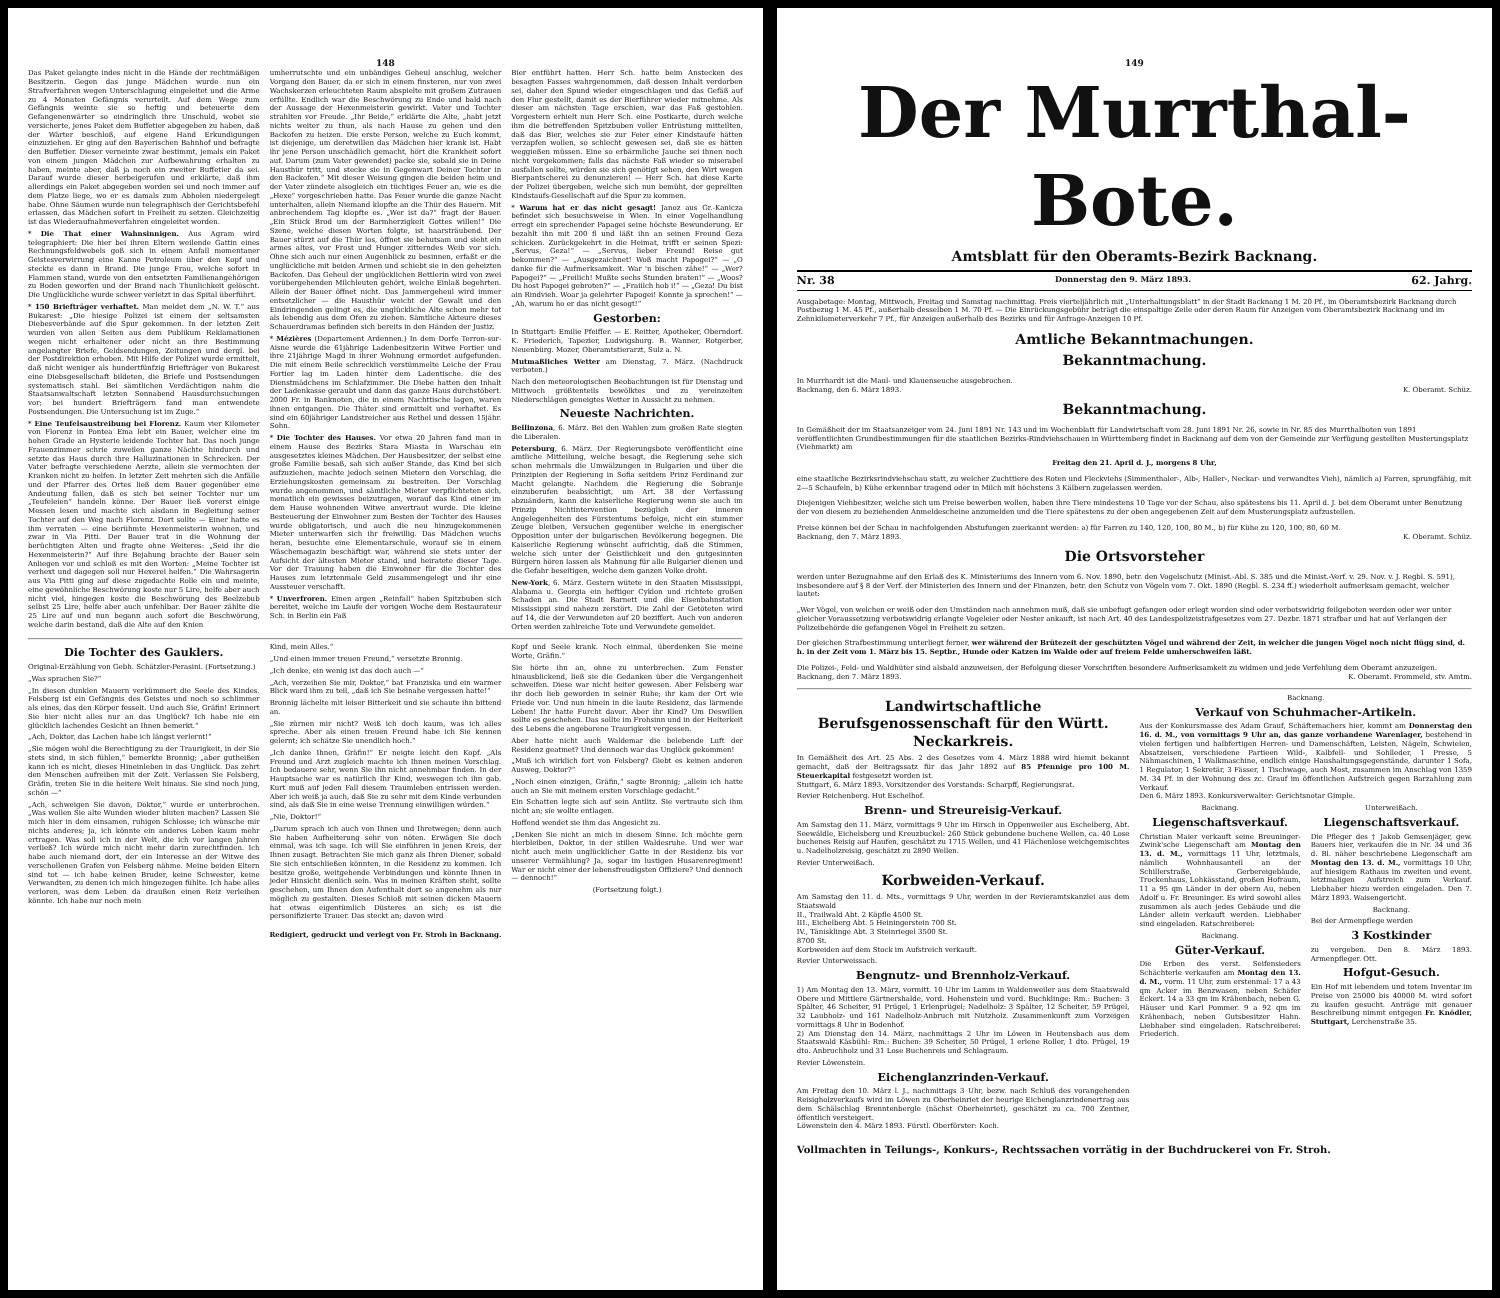148
Das Paket gelangte indes nicht in die Hände der rechtmäßigen Besitzerin. Gegen das junge Mädchen wurde nun ein Strafverfahren wegen Unterschlagung eingeleitet und die Arme zu 4 Monaten Gefängnis verurteilt. Auf dem Wege zum Gefängnis weinte sie so heftig und beteuerte dem Gefangenenwärter so eindringlich ihre Unschuld, wobei sie versicherte, jenes Paket dem Buffetier abgegeben zu haben, daß der Wärter beschloß, auf eigene Hand Erkundigungen einzuziehen. Er ging auf den Bayerischen Bahnhof und befragte den Buffetier. Dieser verneinte zwar bestimmt, jemals ein Paket von einem jungen Mädchen zur Aufbewahrung erhalten zu haben, meinte aber, daß ja noch ein zweiter Buffetier da sei. Darauf wurde dieser herbeigerufen und erklärte, daß ihm allerdings ein Paket abgegeben worden sei und noch immer auf dem Platze liege, wo er es damals zum Abholen niedergelegt habe. Ohne Säumen wurde nun telegraphisch der Gerichtsbefehl erlassen, das Mädchen sofort in Freiheit zu setzen. Gleichzeitig ist das Wiederaufnahmeverfahren eingeleitet worden.
* Die That einer Wahnsinnigen. Aus Agram wird telegraphiert: Die hier bei ihren Eltern weilende Gattin eines Rechnungsfeldwebels goß sich in einem Anfall momentaner Geistesverwirrung eine Kanne Petroleum über den Kopf und steckte es dann in Brand. Die junge Frau, welche sofort in Flammen stand, wurde von den entsetzten Familienangehörigen zu Boden geworfen und der Brand nach Thunlichkeit gelöscht. Die Unglückliche wurde schwer verletzt in das Spital überführt.
* 150 Briefträger verhaftet. Man meldet dem „N. W. T.“ aus Bukarest: „Die hiesige Polizei ist einem der seltsamsten Diebesverbände auf die Spur gekommen. In der letzten Zeit wurden von allen Seiten aus dem Publikum Reklamationen wegen nicht erhaltener oder nicht an ihre Bestimmung angelangter Briefe, Geldsendungen, Zeitungen und dergl. bei der Postdirektion erhoben. Mit Hilfe der Polizei wurde ermittelt, daß nicht weniger als hundertfünfzig Briefträger von Bukarest eine Diebsgesellschaft bildeten, die Briefe und Postsendungen systematisch stahl. Bei sämtlichen Verdächtigen nahm die Staatsanwaltschaft letzten Sonnabend Hausdurchsuchungen vor; bei hundert Briefträgern fand man entwendete Postsendungen. Die Untersuchung ist im Zuge.“
* Eine Teufelsaustreibung bei Florenz. Kaum vier Kilometer von Florenz in Pontea Ema lebt ein Bauer, welcher eine im hohen Grade an Hysterie leidende Tochter hat. Das noch junge Frauenzimmer schrie zuweilen ganze Nächte hindurch und setzte das Haus durch ihre Halluzinationen in Schrecken. Der Vater befragte verschiedene Aerzte, allein sie vermochten der Kranken nicht zu helfen. In letzter Zeit mehrten sich die Anfälle und der Pfarrer des Ortes ließ dem Bauer gegenüber eine Andeutung fallen, daß es sich bei seiner Tochter nur um „Teufeleien“ handeln könne. Der Bauer ließ vorerst einige Messen lesen und machte sich alsdann in Begleitung seiner Tochter auf den Weg nach Florenz. Dort sollte — Einer hatte es ihm verraten — eine berühmte Hexenmeisterin wohnen, und zwar in Via Pitti. Der Bauer trat in die Wohnung der berüchtigten Alten und fragte ohne Weiteres: „Seid ihr die Hexenmeisterin?“ Auf ihre Bejahung brachte der Bauer sein Anliegen vor und schloß es mit den Worten: „Meine Tochter ist verhext und dagegen soll nur Hexerei helfen.“ Die Wahrsagerin aus Via Pitti ging auf diese zugedachte Rolle ein und meinte, eine gewöhnliche Beschwörung koste nur 5 Lire, helfe aber auch nicht viel, hingegen koste die Beschwörung des Beelzebub selbst 25 Lire, helfe aber auch unfehlbar. Der Bauer zählte die 25 Lire auf und nun begann auch sofort die Beschwörung, welche darin bestand, daß die Alte auf den Knien
umherrutschte und ein unbändiges Geheul anschlug, welcher Vorgang den Bauer, da er sich in einem finsteren, nur von zwei Wachskerzen erleuchteten Raum abspielte mit großem Zutrauen erfüllte. Endlich war die Beschwörung zu Ende und bald nach der Aussage der Hexenmeisterin gewirkt. Vater und Tochter strahlten vor Freude. „Ihr Beide,“ erklärte die Alte, „habt jetzt nichts weiter zu thun, als nach Hause zu gehen und den Backofen zu heizen. Die erste Person, welche zu Euch kommt, ist diejenige, um deretwillen das Mädchen hier krank ist. Habt ihr jene Person unschädlich gemacht, hört die Krankheit sofort auf. Darum (zum Vater gewendet) packe sie, sobald sie in Deine Hausthür tritt, und stecke sie in Gegenwart Deiner Tochter in den Backofen.“ Mit dieser Weisung gingen die beiden heim und der Vater zündete alsogleich ein tüchtiges Feuer an, wie es die „Hexe“ vorgeschrieben hatte. Das Feuer wurde die ganze Nacht unterhalten, allein Niemand klopfte an die Thür des Bauern. Mit anbrechendem Tag klopfte es. „Wer ist da?“ fragt der Bauer. „Ein Stück Brod um der Barmherzigkeit Gottes willen!“ Die Szene, welche diesen Worten folgte, ist haarsträubend. Der Bauer stürzt auf die Thür los, öffnet sie behutsam und sieht ein armes altes, vor Frost und Hunger zitterndes Weib vor sich. Ohne sich auch nur einen Augenblick zu besinnen, erfaßt er die unglückliche mit beiden Armen und schiebt sie in den geheizten Backofen. Das Geheul der unglücklichen Bettlerin wird von zwei vorübergehenden Milchleuten gehört, welche Einlaß begehrten. Allein der Bauer öffnet nicht. Das Jammergeheul wird immer entsetzlicher — die Hausthür weicht der Gewalt und den Eindringenden gelingt es, die unglückliche Alte schon mehr tot als lebendig aus dem Ofen zu ziehen. Sämtliche Akteure dieses Schauerdramas befinden sich bereits in den Händen der Justiz.
* Mézières (Departement Ardennen.) In dem Dorfe Terron-sur-Aisne wurde die 61jährige Ladenbesitzerin Witwe Fortier und ihre 21jährige Magd in ihrer Wohnung ermordet aufgefunden. Die mit einem Beile schrecklich verstümmelte Leiche der Frau Fortier lag im Laden hinter dem Ladentische. die des Dienstmädchens im Schlafzimmer. Die Diebe hatten den Inhalt der Ladenkasse geraubt und dann das ganze Haus durchstöbert. 2000 Fr. in Banknoten, die in einem Nachttische lagen, waren ihnen entgangen. Die Thäter sind ermittelt und verhaftet. Es sind ein 60jähriger Landstreicher aus Rethel und dessen 15jähr. Sohn.
* Die Tochter des Hauses. Vor etwa 20 Jahren fand man in einem Hause des Bezirks Stara Miasta in Warschau ein ausgesetztes kleines Mädchen. Der Hausbesitzer, der selbst eine große Familie besaß, sah sich außer Stande, das Kind bei sich aufzuziehen, machte jedoch seinen Mietern den Vorschlag, die Erziehungskosten gemeinsam zu bestreiten. Der Vorschlag wurde angenommen, und sämtliche Mieter verpflichteten sich, monatlich ein gewisses beizutragen, worauf das Kind einer im dem Hause wohnenden Witwe anvertraut wurde. Die kleine Besteuerung der Einwohner zum Besten der Tochter des Hauses wurde obligatorisch, und auch die neu hinzugekommenen Mieter unterwarfen sich ihr freiwillig. Das Mädchen wuchs heran, besuchte eine Elementarschule, worauf sie in einem Wäschemagazin beschäftigt war, während sie stets unter der Aufsicht der ältesten Mieter stand, und heiratete dieser Tage. Vor der Trauung haben die Einwohner für die Tochter des Hauses zum letztenmale Geld zusammengelegt und ihr eine Aussteuer verschafft.
* Unverfroren. Einen argen „Reinfall“ haben Spitzbuben sich bereitet, welche im Laufe der vorigen Woche dem Restaurateur Sch. in Berlin ein Faß
Bier entführt hatten. Herr Sch. hatte beim Anstecken des besagten Fasses wahrgenommen, daß dessen Inhalt verdorben sei, daher den Spund wieder eingeschlagen und das Gefäß auf den Flur gestellt, damit es der Bierführer wieder mitnehme. Als dieser am nächsten Tage erschien, war das Faß gestohlen. Vorgestern erhielt nun Herr Sch. eine Postkarte, durch welche ihm die betreffenden Spitzbuben voller Entrüstung mitteilten, daß das Bier, welches sie zur Feier einer Kindstaufe hätten verzapfen wollen, so schlecht gewesen sei, daß sie es hätten weggießen müssen. Eine so erbärmliche Jauche sei ihnen noch nicht vorgekommen; falls das nächste Faß wieder so miserabel ausfallen sollte, würden sie sich genötigt sehen, den Wirt wegen Bierpantscherei zu denunzieren! — Herr Sch. hat diese Karte der Polizei übergeben, welche sich nun bemüht, der geprellten Kindstaufs-Gesellschaft auf die Spur zu kommen.
* Warum hat er das nicht gesagt! Janoz aus Gr.-Kanicza befindet sich besuchsweise in Wien. In einer Vogelhandlung erregt ein sprechender Papagei seine höchste Bewunderung. Er bezahlt ihn mit 200 fl und läßt ihn an seinen Freund Geza schicken. Zurückgekehrt in die Heimat, trifft er seinen Spezi: „Servus, Geza!“ — „Servus, lieber Freund! Reise gut bekommen?“ — „Ausgezaichnet! Woß macht Papogei?“ — „O danke für die Aufmerksamkeit. War 'n bischen zähe!“ — „Wer? Papogei?“ — „Freilich! Mußte sechs Stunden braten!“ — „Woos? Du host Papogei gebroten?“ — „Fraiilch hob i!“ — „Geza! Du bist ain Rindvieh. Woar ja gelehrter Papogei! Konnte ja sprechen!“ — „Ah, warum ho er das nicht gesogt!“
Gestorben:
In Stuttgart: Emilie Pfeiffer. — E. Reitter, Apotheker, Oberndorf. K. Friederich, Tapezier, Ludwigsburg. B. Wanner, Rotgerber, Neuenbürg. Mozer, Oberamtstierarzt, Sulz a. N.
Mutmaßliches Wetter am Dienstag, 7. März. (Nachdruck verboten.)
Nach den meteorologischen Beobachtungen ist für Dienstag und Mittwoch größtenteils bewölktes und zu vereinzelten Niederschlägen geneigtes Wetter in Aussicht zu nehmen.
Neueste Nachrichten.
Bellinzona, 6. März. Bei den Wahlen zum großen Rate siegten die Liberalen.
Petersburg, 6. März. Der Regierungsbote veröffentlicht eine amtliche Mitteilung, welche besagt, die Regierung sehe sich schon mehrmals die Umwälzungen in Bulgarien und über die Prinzipien der Regierung in Sofia seitdem Prinz Ferdinand zur Macht gelangte. Nachdem die Regierung die Sobranje einzuberufen beabsichtigt, um Art. 38 der Verfassung abzuändern, kann die kaiserliche Regierung wenn sie auch im Prinzip Nichtintervention bezüglich der inneren Angelegenheiten des Fürstentums befolge, nicht ein stummer Zeuge bleiben, Versuchen gegenüber welche in energischer Opposition unter der bulgarischen Bevölkerung begegnen. Die Kaiserliche Regierung wünscht aufrichtig, daß die Stimmen, welche sich unter der Geistlichkeit und den gutgesinnten Bürgern hören lassen als Mahnung für alle Bulgarier dienen und die Gefahr beseitigen, welche dem ganzen Volke droht.
New-York, 6. März. Gestern wütete in den Staaten Mississippi, Alabama u. Georgia ein heftiger Cyklon und richtete großen Schaden an. Die Stadt Barnett und die Eisenbahnstation Mississippi sind nahezu zerstört. Die Zahl der Getöteten wird auf 14, die der Verwundeten auf 20 beziffert. Auch von anderen Orten werden zahlreiche Tote und Verwundete gemeldet.
Die Tochter des Gauklers.
Original-Erzählung von Gebh. Schätzler-Perasini. (Fortsetzung.)
„Was sprachen Sie?“
„In diesen dunklen Mauern verkümmert die Seele des Kindes. Felsberg ist ein Gefängnis des Geistes und noch so schlimmer als eines, das den Körper fesselt. Und auch Sie, Gräfin! Erinnert Sie hier nicht alles nur an das Unglück? Ich habe nie ein glücklich lachendes Gesicht an Ihnen bemerkt.“
„Ach, Doktor, das Lachen habe ich längst verlernt!“
„Sie mögen wohl die Berechtigung zu der Traurigkeit, in der Sie stets sind, in sich fühlen,“ bemerkte Bronnig; „aber gutheißen kann ich es nicht, dieses Hineinleben in das Unglück. Das zehrt den Menschen aufreiben mit der Zeit. Verlassen Sie Felsberg, Gräfin, treten Sie in die heitere Welt hinaus. Sie sind noch jung, schön —“
„Ach, schweigen Sie davon, Doktor,“ wurde er unterbrochen. „Was wollen Sie alte Wunden wieder bluten machen? Lassen Sie mich hier in dem einsamen, ruhigen Schlosse; ich wünsche mir nichts anderes; ja, ich könnte ein anderes Leben kaum mehr ertragen. Was soll ich in der Welt, die ich vor langen Jahren verließ? Ich würde mich nicht mehr darin zurechtfinden. Ich habe auch niemand dort, der ein Interesse an der Witwe des verschollenen Grafen von Felsberg nähme. Meine beiden Eltern sind tot — ich habe keinen Bruder, keine Schwester, keine Verwandten, zu denen ich mich hingezogen fühlte. Ich habe alles verloren, was dem Leben da draußen einen Reiz verleihen könnte. Ich habe nur noch mein
Kind, mein Alles.“
„Und einen immer treuen Freund,“ versetzte Bronnig.
„Ich denke, ein wenig ist das doch auch —“
„Ach, verzeihen Sie mir, Doktor,“ bat Franziska und ein warmer Blick ward ihm zu teil, „daß ich Sie beinahe vergessen hatte!“
Bronnig lächelte mit leiser Bitterkeit und sie schaute ihn bittend an.
„Sie zürnen mir nicht? Weiß ich doch kaum, was ich alles spreche. Aber als einen treuen Freund habe ich Sie kennen gelernt; ich schätze Sie unendlich hoch.“
„Ich danke Ihnen, Gräfin!“ Er neigte leicht den Kopf. „Als Freund und Arzt zugleich machte ich Ihnen meinen Vorschlag. Ich bedauere sehr, wenn Sie ihn nicht annehmbar finden. In der Hauptsache war es natürlich Ihr Kind, weswegen ich ihn gab. Kurt muß auf jeden Fall diesem Traumleben entrissen werden. Aber ich weiß ja auch, daß Sie zu sehr mit dem Kinde verbunden sind, als daß Sie in eine weise Trennung einwilligen würden.“
„Nie, Doktor!“
„Darum sprach ich auch von Ihnen und Ihretwegen; denn auch Sie haben Aufheiterung sehr von nöten. Erwägen Sie doch einmal, was ich sage. Ich will Sie einführen in jenen Kreis, der Ihnen zusagt. Betrachten Sie mich ganz als Ihren Diener, sobald Sie sich entschließen könnten, in die Residenz zu kommen. Ich besitze große, weitgehende Verbindungen und könnte Ihnen in jeder Hinsicht dienlich sein. Was in meinen Kräften steht, sollte geschehen, um Ihnen den Aufenthalt dort so angenehm als nur möglich zu gestalten. Dieses Schloß mit seinen dicken Mauern hat etwas eigentümlich Düsteres an sich; es ist die personifizierte Trauer. Das steckt an; davon wird
Kopf und Seele krank. Noch einmal, überdenken Sie meine Worte, Gräfin.“
Sie hörte ihn an, ohne zu unterbrechen. Zum Fenster hinausblickend, ließ sie die Gedanken über die Vergangenheit schweifen. Diese war nicht heiter gewesen. Aber Felsberg war ihr doch lieb geworden in seiner Ruhe; ihr kam der Ort wie Friede vor. Und nun hinein in die laute Residenz, das lärmende Leben! Ihr hatte Furcht davor. Aber ihr Kind? Um Deswillen sollte es geschehen. Das sollte im Frohsinn und in der Heiterkeit des Lebens die angeborene Traurigkeit vergessen.
Aber hatte nicht auch Waldemar die belebende Luft der Residenz geatmet? Und dennoch war das Unglück gekommen!
„Muß ich wirklich fort von Felsberg? Giebt es keinen anderen Ausweg, Doktor?“
„Noch einen einzigen, Gräfin,“ sagte Bronnig; „allein ich hatte auch an Sie mit meinem ersten Vorschlage gedacht.“
Ein Schatten legte sich auf sein Antlitz. Sie vertraute sich ihm nicht an; sie wollte entlagen.
Hoffend wendet sie ihm das Angesicht zu.
„Denken Sie nicht an mich in diesem Sinne. Ich möchte gern hierbleiben, Doktor, in der stillen Waldesruhe. Und wer war nicht auch mein unglücklicher Gatte in der Residenz bis vor unserer Vermählung? Ja, sogar im lustigen Husarenregiment! War er nicht einer der lebensfreudigsten Offiziere? Und dennoch — dennoch!“
(Fortsetzung folgt.)
Redigiert, gedruckt und verlegt von Fr. Stroh in Backnang.
149
Der Murrthal-Bote.
Amtsblatt für den Oberamts-Bezirk Backnang.
Nr. 38 Donnerstag den 9. März 1893. 62. Jahrg.
Ausgabetage: Montag, Mittwoch, Freitag und Samstag nachmittag. Preis vierteljährlich mit „Unterhaltungsblatt“ in der Stadt Backnang 1 M. 20 Pf., im Oberamtsbezirk Backnang durch Postbezug 1 M. 45 Pf., außerhalb desselben 1 M. 70 Pf. — Die Einrückungsgebühr beträgt die einspaltige Zeile oder deren Raum für Anzeigen vom Oberamtsbezirk Backnang und im Zehnkilometerverkehr 7 Pf., für Anzeigen außerhalb des Bezirks und für Anfrage-Anzeigen 10 Pf.
Amtliche Bekanntmachungen.
Bekanntmachung.
In Murrhardt ist die Maul- und Klauenseuche ausgebrochen.
Backnang, den 6. März 1893. K. Oberamt. Schüz.
Bekanntmachung.
In Gemäßheit der im Staatsanzeiger vom 24. Juni 1891 Nr. 143 und im Wochenblatt für Landwirtschaft vom 28. Juni 1891 Nr. 26, sowie in Nr. 85 des Murrthalboten von 1891 veröffentlichten Grundbestimmungen für die staatlichen Bezirks-Rindviehschauen in Württemberg findet in Backnang auf dem von der Gemeinde zur Verfügung gestellten Musterungsplatz (Viehmarkt) am
Freitag den 21. April d. J., morgens 8 Uhr,
eine staatliche Bezirksrindviehschau statt, zu welcher Zuchttiere des Roten und Fleckviehs (Simmenthaler-, Alb-, Haller-, Neckar- und verwandtes Vieh), nämlich a) Farren, sprungfähig, mit 2—5 Schaufeln, b) Kühe erkennbar tragend oder in Milch mit höchstens 3 Kälbern zugelassen werden.
Diejenigen Viehbesitzer, welche sich um Preise bewerben wollen, haben ihre Tiere mindestens 10 Tage vor der Schau, also spätestens bis 11. April d. J. bei dem Oberamt unter Benutzung der von diesem zu beziehenden Anmeldescheine anzumelden und die Tiere spätestens zu der oben angegebenen Zeit auf dem Musterungsplatz aufzustellen.
Preise können bei der Schau in nachfolgenden Abstufungen zuerkannt werden: a) für Farren zu 140, 120, 100, 80 M., b) für Kühe zu 120, 100, 80, 60 M.
Backnang, den 7. März 1893. K. Oberamt. Schüz.
Die Ortsvorsteher
werden unter Bezugnahme auf den Erlaß des K. Ministeriums des Innern vom 6. Nov. 1890, betr. den Vogelschutz (Minist.-Abl. S. 385 und die Minist.-Verf. v. 29. Nov. v. J. Regbl. S. 591), insbesondere auf § 8 der Verf. der Ministerien des Innern und der Finanzen, betr. den Schutz von Vögeln vom 7. Okt. 1890 (Regbl. S. 234 ff.) wiederholt aufmerksam gemacht, welcher lautet:
„Wer Vögel, von welchen er weiß oder den Umständen nach annehmen muß, daß sie unbefugt gefangen oder erlegt worden sind oder verbotswidrig feilgeboten werden oder wer unter gleicher Voraussetzung verbotswidrig erlangte Vogeleier oder Nester ankauft, ist nach Art. 40 des Landespolizeistrafgesetzes vom 27. Dezbr. 1871 strafbar und hat auf Verlangen der Polizeibehörde die gefangenen Vögel in Freiheit zu setzen.
Der gleichen Strafbestimmung unterliegt ferner, wer während der Brütezeit der geschützten Vögel und während der Zeit, in welcher die jungen Vögel noch nicht flügg sind, d. h. in der Zeit vom 1. März bis 15. Septbr., Hunde oder Katzen im Walde oder auf freiem Felde umherschweifen läßt.
Die Polizei-, Feld- und Waldhüter sind alsbald anzuweisen, der Befolgung dieser Vorschriften besondere Aufmerksamkeit zu widmen und jede Verfehlung dem Oberamt anzuzeigen.
Backnang, den 7. März 1893. K. Oberamt. Frommeld, stv. Amtm.
Landwirtschaftliche Berufsgenossenschaft für den Württ. Neckarkreis.
In Gemäßheit des Art. 25 Abs. 2 des Gesetzes vom 4. März 1888 wird hiemit bekannt gemacht, daß der Beitragssatz für das Jahr 1892 auf 85 Pfennige pro 100 M. Steuerkapital festgesetzt worden ist.
Stuttgart, 6. März 1893. Vorsitzender des Vorstands: Scharpff, Regierungsrat.
Revier Reichenberg. Hut Eschelhof.
Brenn- und Streureisig-Verkauf.
Am Samstag den 11. März, vormittags 9 Uhr im Hirsch in Oppenweiler aus Eschelberg, Abt. Seewäldle, Eichelsberg und Kreuzbuckel: 260 Stück gebundene buchene Wellen, ca. 40 Lose buchenes Reisig auf Haufen, geschätzt zu 1715 Wellen, und 41 Flächenlose weichgemischtes u. Nadelholzreisig, geschätzt zu 2890 Wellen.
Revier Unterweißach.
Korbweiden-Verkauf.
Am Samstag den 11. d. Mts., vormittags 9 Uhr, werden in der Revieramtskanzlei aus dem Staatswald
II., Trailwald Abt. 2 Köpfle 4500 St.
III., Eichelberg Abt. 5 Heiningerstein 700 St.
IV., Tänisklinge Abt. 3 Steinriegel 3500 St.
8700 St.
Korbweiden auf dem Stock im Aufstreich verkauft.
Revier Unterweissach.
Bengnutz- und Brennholz-Verkauf.
1) Am Montag den 13. März, vormitt. 10 Uhr im Lamm in Waldenweiler aus dem Staatswald Obere und Mittlere Gärtnershalde, vord. Hohenstein und vord. Buchklinge: Rm.: Buchen: 3 Spälter, 46 Scheiter, 91 Prügel, 1 Erlenprügel; Nadelholz: 3 Spälter, 12 Scheiter, 59 Prügel, 32 Laubholz- und 161 Nadelholz-Anbruch mit Nutzholz. Zusammenkunft zum Vorzeigen vormittags 8 Uhr in Bodenhof.
2) Am Dienstag den 14. März, nachmittags 2 Uhr im Löwen in Heutensbach aus dem Staatswald Käsbühl: Rm.: Buchen: 39 Scheiter, 50 Prügel, 1 erlene Roller, 1 dto. Prügel, 19 dto. Anbruchholz und 31 Lose Buchenreis und Schlagraum.
Revier Löwenstein.
Eichenglanzrinden-Verkauf.
Am Freitag den 10. März l. J., nachmittags 3 Uhr, bezw. nach Schluß des vorangehenden Reisigholzverkaufs wird im Löwen zu Oberheinriet der heurige Eichenglanzrindenertrag aus dem Schälschlag Brenntenbergle (nächst Oberheinriet), geschätzt zu ca. 700 Zentner, öffentlich versteigert.
Löwenstein den 4. März 1893. Fürstl. Oberförster: Koch.
Backnang.
Verkauf von Schuhmacher-Artikeln.
Aus der Konkursmasse des Adam Grauf, Schäftemachers hier, kommt am Donnerstag den 16. d. M., von vormittags 9 Uhr an, das ganze vorhandene Warenlager, bestehend in vielen fertigen und halbfertigen Herren- und Damenschäften, Leisten, Nägeln, Schwielen, Absatzeisen, verschiedene Partieen Wild-, Kalbfell- und Sohlleder, 1 Presse, 5 Nähmaschinen, 1 Walkmaschine, endlich einige Haushaltungsgegenstände, darunter 1 Sofa, 1 Regulator, 1 Sekretär, 3 Fässer, 1 Tischwage, auch Most, zusammen im Anschlag von 1359 M. 34 Pf. in der Wohnung des zc. Grauf im öffentlichen Aufstreich gegen Barzahlung zum Verkauf.
Den 6. März 1893. Konkursverwalter: Gerichtsnotar Gimple.
Backnang.
Liegenschaftsverkauf.
Christian Maier verkauft seine Breuninger-Zwink'sche Liegenschaft am Montag den 13. d. M., vormittags 11 Uhr, letztmals, nämlich Wohnhausanteil an der Schillerstraße, Gerbereigebäude, Trockenhaus, Lohkässtand, großen Hofraum, 11 a 95 qm Länder in der obern Au, neben Adolf u. Fr. Breuninger. Es wird sowohl alles zusammen als auch jedes Gebäude und die Länder allein verkauft werden. Liebhaber sind eingeladen. Ratschreiberei:
Backnang.
Güter-Verkauf.
Die Erben des verst. Seifensieders Schächterle verkaufen am Montag den 13. d. M., vorm. 11 Uhr, zum erstenmal: 17 a 43 qm Acker im Benzwasen, neben Schäfer Eckert. 14 a 33 qm im Krähenbach, neben G. Häuser und Karl Pommer. 9 a 92 qm im Krähenbach, neben Gutsbesitzer Hahn. Liebhaber sind eingeladen. Ratschreiberei: Friederich.
Unterweißach.
Liegenschaftsverkauf.
Die Pfleger des † Jakob Gemsenjäger, gew. Bauers hier, verkaufen die in Nr. 34 und 36 d. Bl. näher beschriebene Liegenschaft am Montag den 13. d. M., vormittags 10 Uhr, auf hiesigem Rathaus im zweiten und event. letztmaligen Aufstreich zum Verkauf. Liebhaber hiezu werden eingeladen. Den 7. März 1893. Waisengericht.
Backnang.
Bei der Armenpflege werden
3 Kostkinder
zu vergeben. Den 8. März 1893. Armenpfleger. Ott.
Hofgut-Gesuch.
Ein Hof mit lebendem und totem Inventar im Preise von 25000 bis 40000 M. wird sofort zu kaufen gesucht. Anträge mit genauer Beschreibung nimmt entgegen Fr. Knödler, Stuttgart, Lerchenstraße 35.
Vollmachten in Teilungs-, Konkurs-, Rechtssachen vorrätig in der Buchdruckerei von Fr. Stroh.